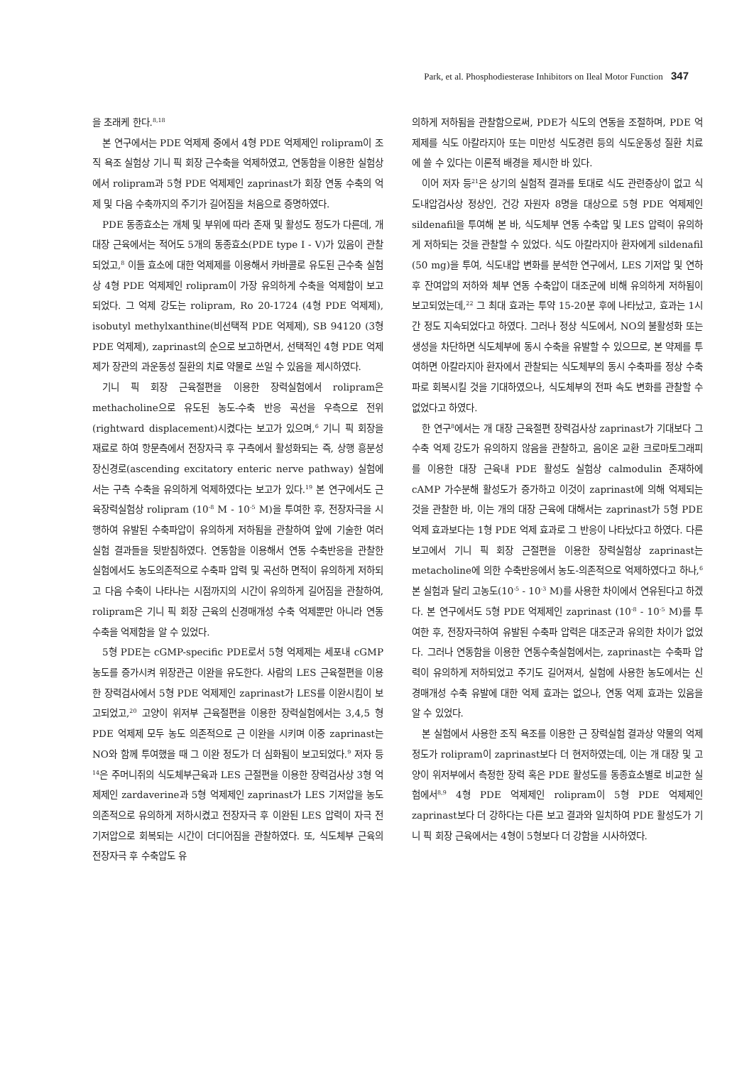Park, et al. Phosphodiesterase Inhibitors on Ileal Motor Function 347
을 초래케 한다.<sup>8,18</sup>
본 연구에서는 PDE 억제제 중에서 4형 PDE 억제제인 rolipram이 조직 욕조 실험상 기니 픽 회장 근수축을 억제하였고, 연동함을 이용한 실험상에서 rolipram과 5형 PDE 억제제인 zaprinast가 회장 연동 수축의 억제 및 다음 수축까지의 주기가 길어짐을 처음으로 증명하였다.
PDE 동종효소는 개체 및 부위에 따라 존재 및 활성도 정도가 다른데, 개 대장 근육에서는 적어도 5개의 동종효소(PDE type I - V)가 있음이 관찰되었고,<sup>8</sup> 이들 효소에 대한 억제제를 이용해서 카바콜로 유도된 근수축 실험상 4형 PDE 억제제인 rolipram이 가장 유의하게 수축을 억제함이 보고되었다. 그 억제 강도는 rolipram, Ro 20-1724 (4형 PDE 억제제), isobutyl methylxanthine(비선택적 PDE 억제제), SB 94120 (3형 PDE 억제제), zaprinast의 순으로 보고하면서, 선택적인 4형 PDE 억제제가 장관의 과운동성 질환의 치료 약물로 쓰일 수 있음을 제시하였다.
기니 픽 회장 근육절편을 이용한 장력실험에서 rolipram은 methacholine으로 유도된 농도-수축 반응 곡선을 우측으로 전위(rightward displacement)시켰다는 보고가 있으며,<sup>6</sup> 기니 픽 회장을 재료로 하여 항문측에서 전장자극 후 구측에서 활성화되는 즉, 상행 흥분성 장신경로(ascending excitatory enteric nerve pathway) 실험에서는 구측 수축을 유의하게 억제하였다는 보고가 있다.<sup>19</sup> 본 연구에서도 근육장력실험상 rolipram (10<sup>-8</sup> M - 10<sup>-5</sup> M)을 투여한 후, 전장자극을 시행하여 유발된 수축파압이 유의하게 저하됨을 관찰하여 앞에 기술한 여러 실험 결과들을 뒷받침하였다. 연동함을 이용해서 연동 수축반응을 관찰한 실험에서도 농도의존적으로 수축파 압력 및 곡선하 면적이 유의하게 저하되고 다음 수축이 나타나는 시점까지의 시간이 유의하게 길어짐을 관찰하여, rolipram은 기니 픽 회장 근육의 신경매개성 수축 억제뿐만 아니라 연동 수축을 억제함을 알 수 있었다.
5형 PDE는 cGMP-specific PDE로서 5형 억제제는 세포내 cGMP 농도를 증가시켜 위장관근 이완을 유도한다. 사람의 LES 근육절편을 이용한 장력검사에서 5형 PDE 억제제인 zaprinast가 LES를 이완시킴이 보고되었고,<sup>20</sup> 고양이 위저부 근육절편을 이용한 장력실험에서는 3,4,5 형 PDE 억제제 모두 농도 의존적으로 근 이완을 시키며 이중 zaprinast는 NO와 함께 투여했을 때 그 이완 정도가 더 심화됨이 보고되었다.<sup>9</sup> 저자 등<sup>14</sup>은 주머니쥐의 식도체부근육과 LES 근절편을 이용한 장력검사상 3형 억제제인 zardaverine과 5형 억제제인 zaprinast가 LES 기저압을 농도의존적으로 유의하게 저하시켰고 전장자극 후 이완된 LES 압력이 자극 전 기저압으로 회복되는 시간이 더디어짐을 관찰하였다. 또, 식도체부 근육의 전장자극 후 수축압도 유
의하게 저하됨을 관찰함으로써, PDE가 식도의 연동을 조절하며, PDE 억제제를 식도 아칼라지아 또는 미만성 식도경련 등의 식도운동성 질환 치료에 쓸 수 있다는 이론적 배경을 제시한 바 있다.
이어 저자 등<sup>21</sup>은 상기의 실험적 결과를 토대로 식도 관련증상이 없고 식도내압검사상 정상인, 건강 자원자 8명을 대상으로 5형 PDE 억제제인 sildenafil을 투여해 본 바, 식도체부 연동 수축압 및 LES 압력이 유의하게 저하되는 것을 관찰할 수 있었다. 식도 아칼라지아 환자에게 sildenafil (50 mg)을 투여, 식도내압 변화를 분석한 연구에서, LES 기저압 및 연하 후 잔여압의 저하와 체부 연동 수축압이 대조군에 비해 유의하게 저하됨이 보고되었는데,<sup>22</sup> 그 최대 효과는 투약 15-20분 후에 나타났고, 효과는 1시간 정도 지속되었다고 하였다. 그러나 정상 식도에서, NO의 불활성화 또는 생성을 차단하면 식도체부에 동시 수축을 유발할 수 있으므로, 본 약제를 투여하면 아칼라지아 환자에서 관찰되는 식도체부의 동시 수축파를 정상 수축파로 회복시킬 것을 기대하였으나, 식도체부의 전파 속도 변화를 관찰할 수 없었다고 하였다.
한 연구<sup>8</sup>에서는 개 대장 근육절편 장력검사상 zaprinast가 기대보다 그 수축 억제 강도가 유의하지 않음을 관찰하고, 음이온 교환 크로마토그래피를 이용한 대장 근육내 PDE 활성도 실험상 calmodulin 존재하에 cAMP 가수분해 활성도가 증가하고 이것이 zaprinast에 의해 억제되는 것을 관찰한 바, 이는 개의 대장 근육에 대해서는 zaprinast가 5형 PDE 억제 효과보다는 1형 PDE 억제 효과로 그 반응이 나타났다고 하였다. 다른 보고에서 기니 픽 회장 근절편을 이용한 장력실험상 zaprinast는 metacholine에 의한 수축반응에서 농도-의존적으로 억제하였다고 하나,<sup>6</sup> 본 실험과 달리 고농도(10<sup>-5</sup> - 10<sup>-3</sup> M)를 사용한 차이에서 연유된다고 하겠다. 본 연구에서도 5형 PDE 억제제인 zaprinast (10<sup>-8</sup> - 10<sup>-5</sup> M)를 투여한 후, 전장자극하여 유발된 수축파 압력은 대조군과 유의한 차이가 없었다. 그러나 연동함을 이용한 연동수축실험에서는, zaprinast는 수축파 압력이 유의하게 저하되었고 주기도 길어져서, 실험에 사용한 농도에서는 신경매개성 수축 유발에 대한 억제 효과는 없으나, 연동 억제 효과는 있음을 알 수 있었다.
본 실험에서 사용한 조직 욕조를 이용한 근 장력실험 결과상 약물의 억제 정도가 rolipram이 zaprinast보다 더 현저하였는데, 이는 개 대장 및 고양이 위저부에서 측정한 장력 혹은 PDE 활성도를 동종효소별로 비교한 실험에서<sup>8,9</sup> 4형 PDE 억제제인 rolipram이 5형 PDE 억제제인 zaprinast보다 더 강하다는 다른 보고 결과와 일치하여 PDE 활성도가 기니 픽 회장 근육에서는 4형이 5형보다 더 강함을 시사하였다.